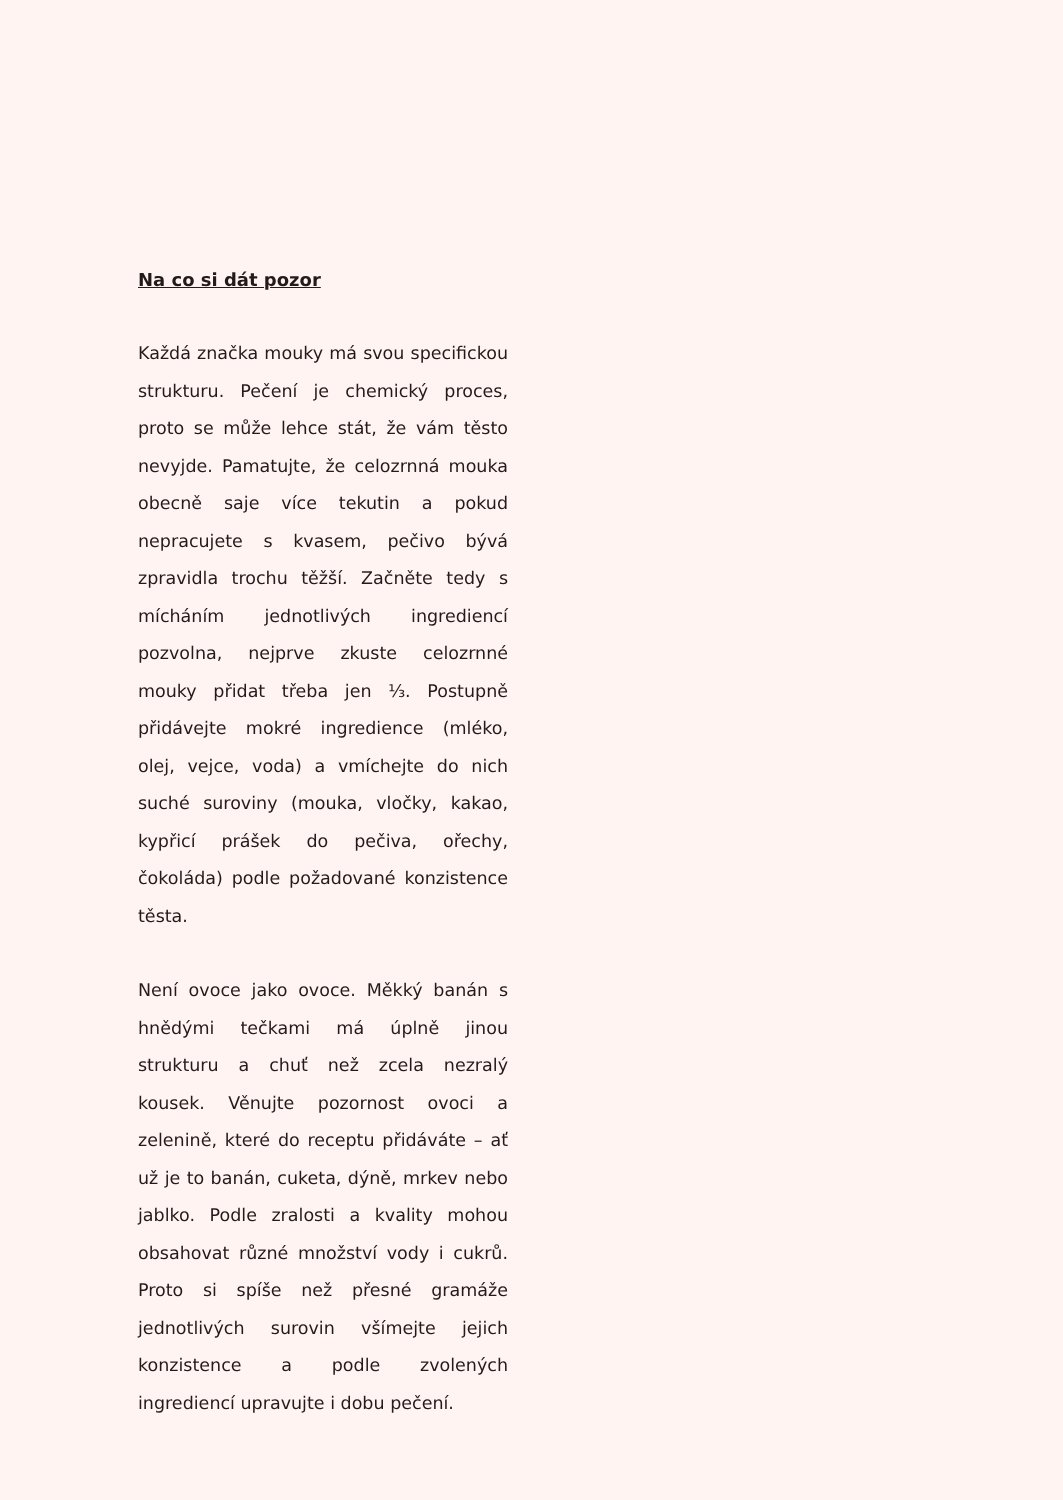Na co si dát pozor
Každá značka mouky má svou specifickou strukturu. Pečení je chemický proces, proto se může lehce stát, že vám těsto nevyjde. Pamatujte, že celozrnná mouka obecně saje více tekutin a pokud nepracujete s kvasem, pečivo bývá zpravidla trochu těžší. Začněte tedy s mícháním jednotlivých ingrediencí pozvolna, nejprve zkuste celozrnné mouky přidat třeba jen ⅓. Postupně přidávejte mokré ingredience (mléko, olej, vejce, voda) a vmíchejte do nich suché suroviny (mouka, vločky, kakao, kypřicí prášek do pečiva, ořechy, čokoláda) podle požadované konzistence těsta.
Není ovoce jako ovoce. Měkký banán s hnědými tečkami má úplně jinou strukturu a chuť než zcela nezralý kousek. Věnujte pozornost ovoci a zelenině, které do receptu přidáváte – ať už je to banán, cuketa, dýně, mrkev nebo jablko. Podle zralosti a kvality mohou obsahovat různé množství vody i cukrů. Proto si spíše než přesné gramáže jednotlivých surovin všímejte jejich konzistence a podle zvolených ingrediencí upravujte i dobu pečení.